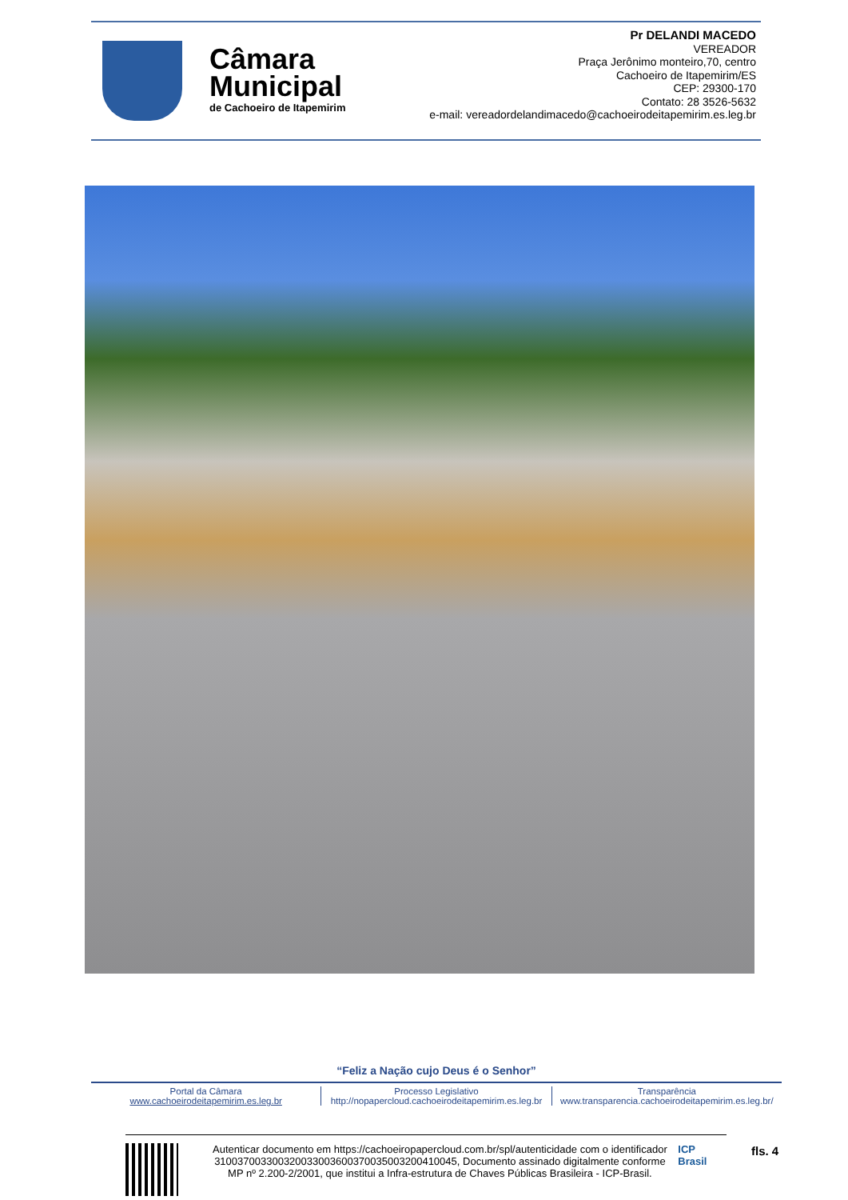Câmara
Municipal
de Cachoeiro de Itapemirim
Pr DELANDI MACEDO
VEREADOR
Praça Jerônimo monteiro,70, centro
Cachoeiro de Itapemirim/ES
CEP: 29300-170
Contato: 28 3526-5632
e-mail: vereadordelandimacedo@cachoeirodeitapemirim.es.leg.br
“Feliz a Nação cujo Deus é o Senhor”
Portal da Câmara
www.cachoeirodeitapemirim.es.leg.br
Processo Legislativo
http://nopapercloud.cachoeirodeitapemirim.es.leg.br
Transparência
www.transparencia.cachoeirodeitapemirim.es.leg.br/
Autenticar documento em https://cachoeiropapercloud.com.br/spl/autenticidade com o identificador 310037003300320033003600370035003200410045, Documento assinado digitalmente conforme MP nº 2.200-2/2001, que institui a Infra-estrutura de Chaves Públicas Brasileira - ICP-Brasil.
ICP Brasil
fls. 4